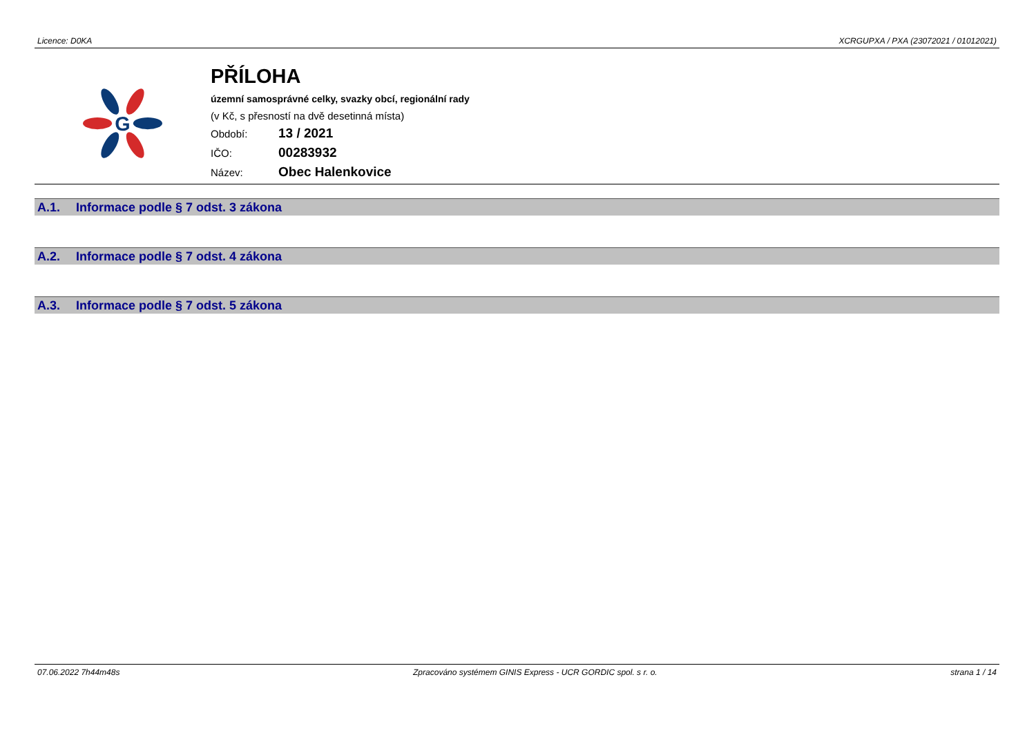Licence: D0KA XCRGUPXA / PXA (23072021 / 01012021)
G
PŘÍLOHA
územní samosprávné celky, svazky obcí, regionální rady
(v Kč, s přesností na dvě desetinná místa)
Období: 13 / 2021
IČO: 00283932
Název: Obec Halenkovice
A.1. Informace podle § 7 odst. 3 zákona
A.2. Informace podle § 7 odst. 4 zákona
A.3. Informace podle § 7 odst. 5 zákona
07.06.2022 7h44m48s Zpracováno systémem GINIS Express - UCR GORDIC spol. s r. o. strana 1 / 14